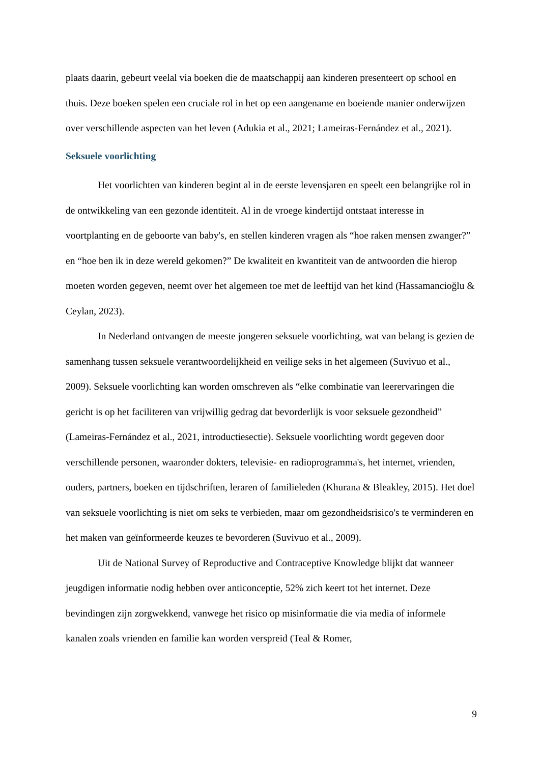plaats daarin, gebeurt veelal via boeken die de maatschappij aan kinderen presenteert op school en thuis. Deze boeken spelen een cruciale rol in het op een aangename en boeiende manier onderwijzen over verschillende aspecten van het leven (Adukia et al., 2021; Lameiras-Fernández et al., 2021).
Seksuele voorlichting
Het voorlichten van kinderen begint al in de eerste levensjaren en speelt een belangrijke rol in de ontwikkeling van een gezonde identiteit. Al in de vroege kindertijd ontstaat interesse in voortplanting en de geboorte van baby's, en stellen kinderen vragen als “hoe raken mensen zwanger?” en “hoe ben ik in deze wereld gekomen?” De kwaliteit en kwantiteit van de antwoorden die hierop moeten worden gegeven, neemt over het algemeen toe met de leeftijd van het kind (Hassamancioğlu & Ceylan, 2023).
In Nederland ontvangen de meeste jongeren seksuele voorlichting, wat van belang is gezien de samenhang tussen seksuele verantwoordelijkheid en veilige seks in het algemeen (Suvivuo et al., 2009). Seksuele voorlichting kan worden omschreven als “elke combinatie van leerervaringen die gericht is op het faciliteren van vrijwillig gedrag dat bevorderlijk is voor seksuele gezondheid” (Lameiras-Fernández et al., 2021, introductiesectie). Seksuele voorlichting wordt gegeven door verschillende personen, waaronder dokters, televisie- en radioprogramma's, het internet, vrienden, ouders, partners, boeken en tijdschriften, leraren of familieleden (Khurana & Bleakley, 2015). Het doel van seksuele voorlichting is niet om seks te verbieden, maar om gezondheidsrisico's te verminderen en het maken van geïnformeerde keuzes te bevorderen (Suvivuo et al., 2009).
Uit de National Survey of Reproductive and Contraceptive Knowledge blijkt dat wanneer jeugdigen informatie nodig hebben over anticonceptie, 52% zich keert tot het internet. Deze bevindingen zijn zorgwekkend, vanwege het risico op misinformatie die via media of informele kanalen zoals vrienden en familie kan worden verspreid (Teal & Romer,
9